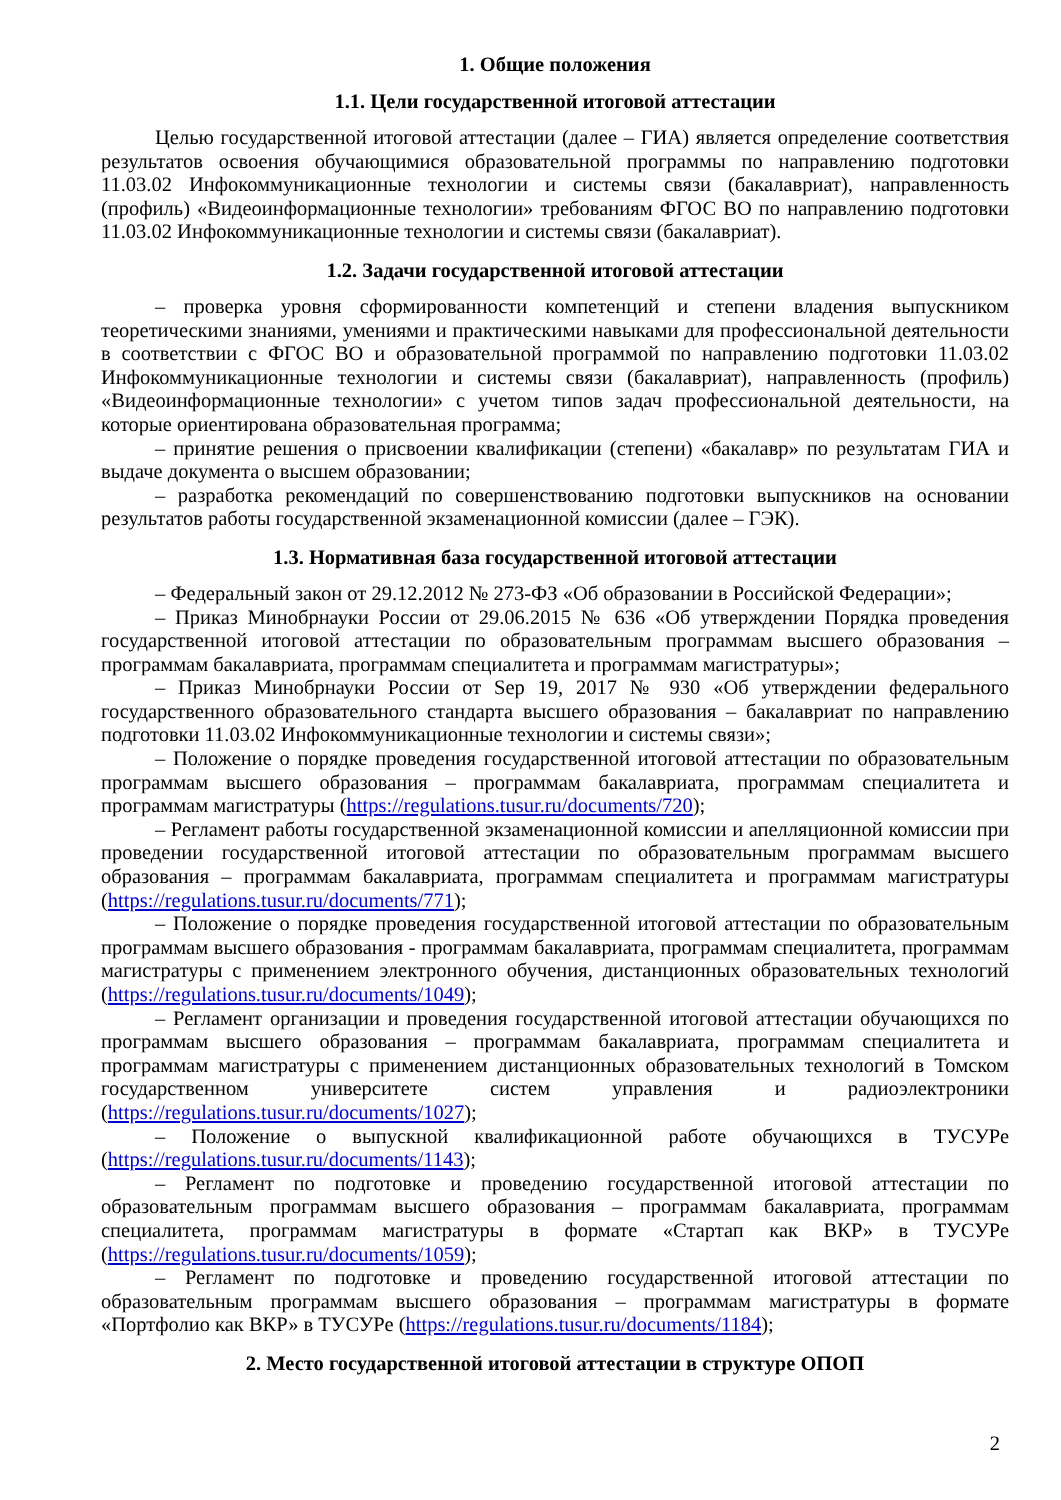1. Общие положения
1.1. Цели государственной итоговой аттестации
Целью государственной итоговой аттестации (далее – ГИА) является определение соответствия результатов освоения обучающимися образовательной программы по направлению подготовки 11.03.02 Инфокоммуникационные технологии и системы связи (бакалавриат), направленность (профиль) «Видеоинформационные технологии» требованиям ФГОС ВО по направлению подготовки 11.03.02 Инфокоммуникационные технологии и системы связи (бакалавриат).
1.2. Задачи государственной итоговой аттестации
– проверка уровня сформированности компетенций и степени владения выпускником теоретическими знаниями, умениями и практическими навыками для профессиональной деятельности в соответствии с ФГОС ВО и образовательной программой по направлению подготовки 11.03.02 Инфокоммуникационные технологии и системы связи (бакалавриат), направленность (профиль) «Видеоинформационные технологии» с учетом типов задач профессиональной деятельности, на которые ориентирована образовательная программа;
– принятие решения о присвоении квалификации (степени) «бакалавр» по результатам ГИА и выдаче документа о высшем образовании;
– разработка рекомендаций по совершенствованию подготовки выпускников на основании результатов работы государственной экзаменационной комиссии (далее – ГЭК).
1.3. Нормативная база государственной итоговой аттестации
– Федеральный закон от 29.12.2012 № 273-ФЗ «Об образовании в Российской Федерации»;
– Приказ Минобрнауки России от 29.06.2015 № 636 «Об утверждении Порядка проведения государственной итоговой аттестации по образовательным программам высшего образования – программам бакалавриата, программам специалитета и программам магистратуры»;
– Приказ Минобрнауки России от Sep 19, 2017 № 930 «Об утверждении федерального государственного образовательного стандарта высшего образования – бакалавриат по направлению подготовки 11.03.02 Инфокоммуникационные технологии и системы связи»;
– Положение о порядке проведения государственной итоговой аттестации по образовательным программам высшего образования – программам бакалавриата, программам специалитета и программам магистратуры (https://regulations.tusur.ru/documents/720);
– Регламент работы государственной экзаменационной комиссии и апелляционной комиссии при проведении государственной итоговой аттестации по образовательным программам высшего образования – программам бакалавриата, программам специалитета и программам магистратуры (https://regulations.tusur.ru/documents/771);
– Положение о порядке проведения государственной итоговой аттестации по образовательным программам высшего образования - программам бакалавриата, программам специалитета, программам магистратуры с применением электронного обучения, дистанционных образовательных технологий (https://regulations.tusur.ru/documents/1049);
– Регламент организации и проведения государственной итоговой аттестации обучающихся по программам высшего образования – программам бакалавриата, программам специалитета и программам магистратуры с применением дистанционных образовательных технологий в Томском государственном университете систем управления и радиоэлектроники (https://regulations.tusur.ru/documents/1027);
– Положение о выпускной квалификационной работе обучающихся в ТУСУРе (https://regulations.tusur.ru/documents/1143);
– Регламент по подготовке и проведению государственной итоговой аттестации по образовательным программам высшего образования – программам бакалавриата, программам специалитета, программам магистратуры в формате «Стартап как ВКР» в ТУСУРе (https://regulations.tusur.ru/documents/1059);
– Регламент по подготовке и проведению государственной итоговой аттестации по образовательным программам высшего образования – программам магистратуры в формате «Портфолио как ВКР» в ТУСУРе (https://regulations.tusur.ru/documents/1184);
2. Место государственной итоговой аттестации в структуре ОПОП
2